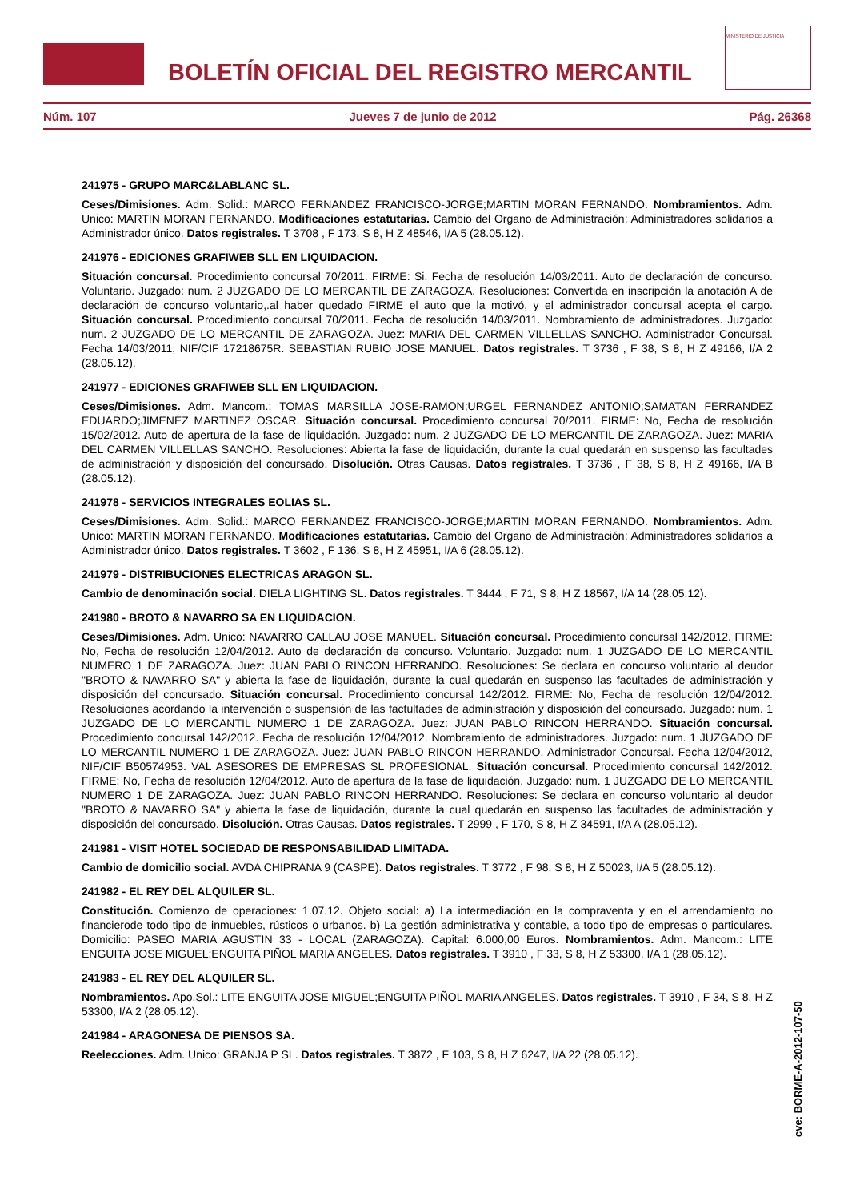BOLETÍN OFICIAL DEL REGISTRO MERCANTIL
MINISTERIO DE JUSTICIA
Núm. 107 Jueves 7 de junio de 2012 Pág. 26368
241975 - GRUPO MARC&LABLANC SL.
Ceses/Dimisiones. Adm. Solid.: MARCO FERNANDEZ FRANCISCO-JORGE;MARTIN MORAN FERNANDO. Nombramientos. Adm. Unico: MARTIN MORAN FERNANDO. Modificaciones estatutarias. Cambio del Organo de Administración: Administradores solidarios a Administrador único. Datos registrales. T 3708 , F 173, S 8, H Z 48546, I/A 5 (28.05.12).
241976 - EDICIONES GRAFIWEB SLL EN LIQUIDACION.
Situación concursal. Procedimiento concursal 70/2011. FIRME: Si, Fecha de resolución 14/03/2011. Auto de declaración de concurso. Voluntario. Juzgado: num. 2 JUZGADO DE LO MERCANTIL DE ZARAGOZA. Resoluciones: Convertida en inscripción la anotación A de declaración de concurso voluntario,.al haber quedado FIRME el auto que la motivó, y el administrador concursal acepta el cargo. Situación concursal. Procedimiento concursal 70/2011. Fecha de resolución 14/03/2011. Nombramiento de administradores. Juzgado: num. 2 JUZGADO DE LO MERCANTIL DE ZARAGOZA. Juez: MARIA DEL CARMEN VILLELLAS SANCHO. Administrador Concursal. Fecha 14/03/2011, NIF/CIF 17218675R. SEBASTIAN RUBIO JOSE MANUEL. Datos registrales. T 3736 , F 38, S 8, H Z 49166, I/A 2 (28.05.12).
241977 - EDICIONES GRAFIWEB SLL EN LIQUIDACION.
Ceses/Dimisiones. Adm. Mancom.: TOMAS MARSILLA JOSE-RAMON;URGEL FERNANDEZ ANTONIO;SAMATAN FERRANDEZ EDUARDO;JIMENEZ MARTINEZ OSCAR. Situación concursal. Procedimiento concursal 70/2011. FIRME: No, Fecha de resolución 15/02/2012. Auto de apertura de la fase de liquidación. Juzgado: num. 2 JUZGADO DE LO MERCANTIL DE ZARAGOZA. Juez: MARIA DEL CARMEN VILLELLAS SANCHO. Resoluciones: Abierta la fase de liquidación, durante la cual quedarán en suspenso las facultades de administración y disposición del concursado. Disolución. Otras Causas. Datos registrales. T 3736 , F 38, S 8, H Z 49166, I/A B (28.05.12).
241978 - SERVICIOS INTEGRALES EOLIAS SL.
Ceses/Dimisiones. Adm. Solid.: MARCO FERNANDEZ FRANCISCO-JORGE;MARTIN MORAN FERNANDO. Nombramientos. Adm. Unico: MARTIN MORAN FERNANDO. Modificaciones estatutarias. Cambio del Organo de Administración: Administradores solidarios a Administrador único. Datos registrales. T 3602 , F 136, S 8, H Z 45951, I/A 6 (28.05.12).
241979 - DISTRIBUCIONES ELECTRICAS ARAGON SL.
Cambio de denominación social. DIELA LIGHTING SL. Datos registrales. T 3444 , F 71, S 8, H Z 18567, I/A 14 (28.05.12).
241980 - BROTO & NAVARRO SA EN LIQUIDACION.
Ceses/Dimisiones. Adm. Unico: NAVARRO CALLAU JOSE MANUEL. Situación concursal. Procedimiento concursal 142/2012. FIRME: No, Fecha de resolución 12/04/2012. Auto de declaración de concurso. Voluntario. Juzgado: num. 1 JUZGADO DE LO MERCANTIL NUMERO 1 DE ZARAGOZA. Juez: JUAN PABLO RINCON HERRANDO. Resoluciones: Se declara en concurso voluntario al deudor "BROTO & NAVARRO SA" y abierta la fase de liquidación, durante la cual quedarán en suspenso las facultades de administración y disposición del concursado. Situación concursal. Procedimiento concursal 142/2012. FIRME: No, Fecha de resolución 12/04/2012. Resoluciones acordando la intervención o suspensión de las factultades de administración y disposición del concursado. Juzgado: num. 1 JUZGADO DE LO MERCANTIL NUMERO 1 DE ZARAGOZA. Juez: JUAN PABLO RINCON HERRANDO. Situación concursal. Procedimiento concursal 142/2012. Fecha de resolución 12/04/2012. Nombramiento de administradores. Juzgado: num. 1 JUZGADO DE LO MERCANTIL NUMERO 1 DE ZARAGOZA. Juez: JUAN PABLO RINCON HERRANDO. Administrador Concursal. Fecha 12/04/2012, NIF/CIF B50574953. VAL ASESORES DE EMPRESAS SL PROFESIONAL. Situación concursal. Procedimiento concursal 142/2012. FIRME: No, Fecha de resolución 12/04/2012. Auto de apertura de la fase de liquidación. Juzgado: num. 1 JUZGADO DE LO MERCANTIL NUMERO 1 DE ZARAGOZA. Juez: JUAN PABLO RINCON HERRANDO. Resoluciones: Se declara en concurso voluntario al deudor "BROTO & NAVARRO SA" y abierta la fase de liquidación, durante la cual quedarán en suspenso las facultades de administración y disposición del concursado. Disolución. Otras Causas. Datos registrales. T 2999 , F 170, S 8, H Z 34591, I/A A (28.05.12).
241981 - VISIT HOTEL SOCIEDAD DE RESPONSABILIDAD LIMITADA.
Cambio de domicilio social. AVDA CHIPRANA 9 (CASPE). Datos registrales. T 3772 , F 98, S 8, H Z 50023, I/A 5 (28.05.12).
241982 - EL REY DEL ALQUILER SL.
Constitución. Comienzo de operaciones: 1.07.12. Objeto social: a) La intermediación en la compraventa y en el arrendamiento no financierode todo tipo de inmuebles, rústicos o urbanos. b) La gestión administrativa y contable, a todo tipo de empresas o particulares. Domicilio: PASEO MARIA AGUSTIN 33 - LOCAL (ZARAGOZA). Capital: 6.000,00 Euros. Nombramientos. Adm. Mancom.: LITE ENGUITA JOSE MIGUEL;ENGUITA PIÑOL MARIA ANGELES. Datos registrales. T 3910 , F 33, S 8, H Z 53300, I/A 1 (28.05.12).
241983 - EL REY DEL ALQUILER SL.
Nombramientos. Apo.Sol.: LITE ENGUITA JOSE MIGUEL;ENGUITA PIÑOL MARIA ANGELES. Datos registrales. T 3910 , F 34, S 8, H Z 53300, I/A 2 (28.05.12).
241984 - ARAGONESA DE PIENSOS SA.
Reelecciones. Adm. Unico: GRANJA P SL. Datos registrales. T 3872 , F 103, S 8, H Z 6247, I/A 22 (28.05.12).
cve: BORME-A-2012-107-50